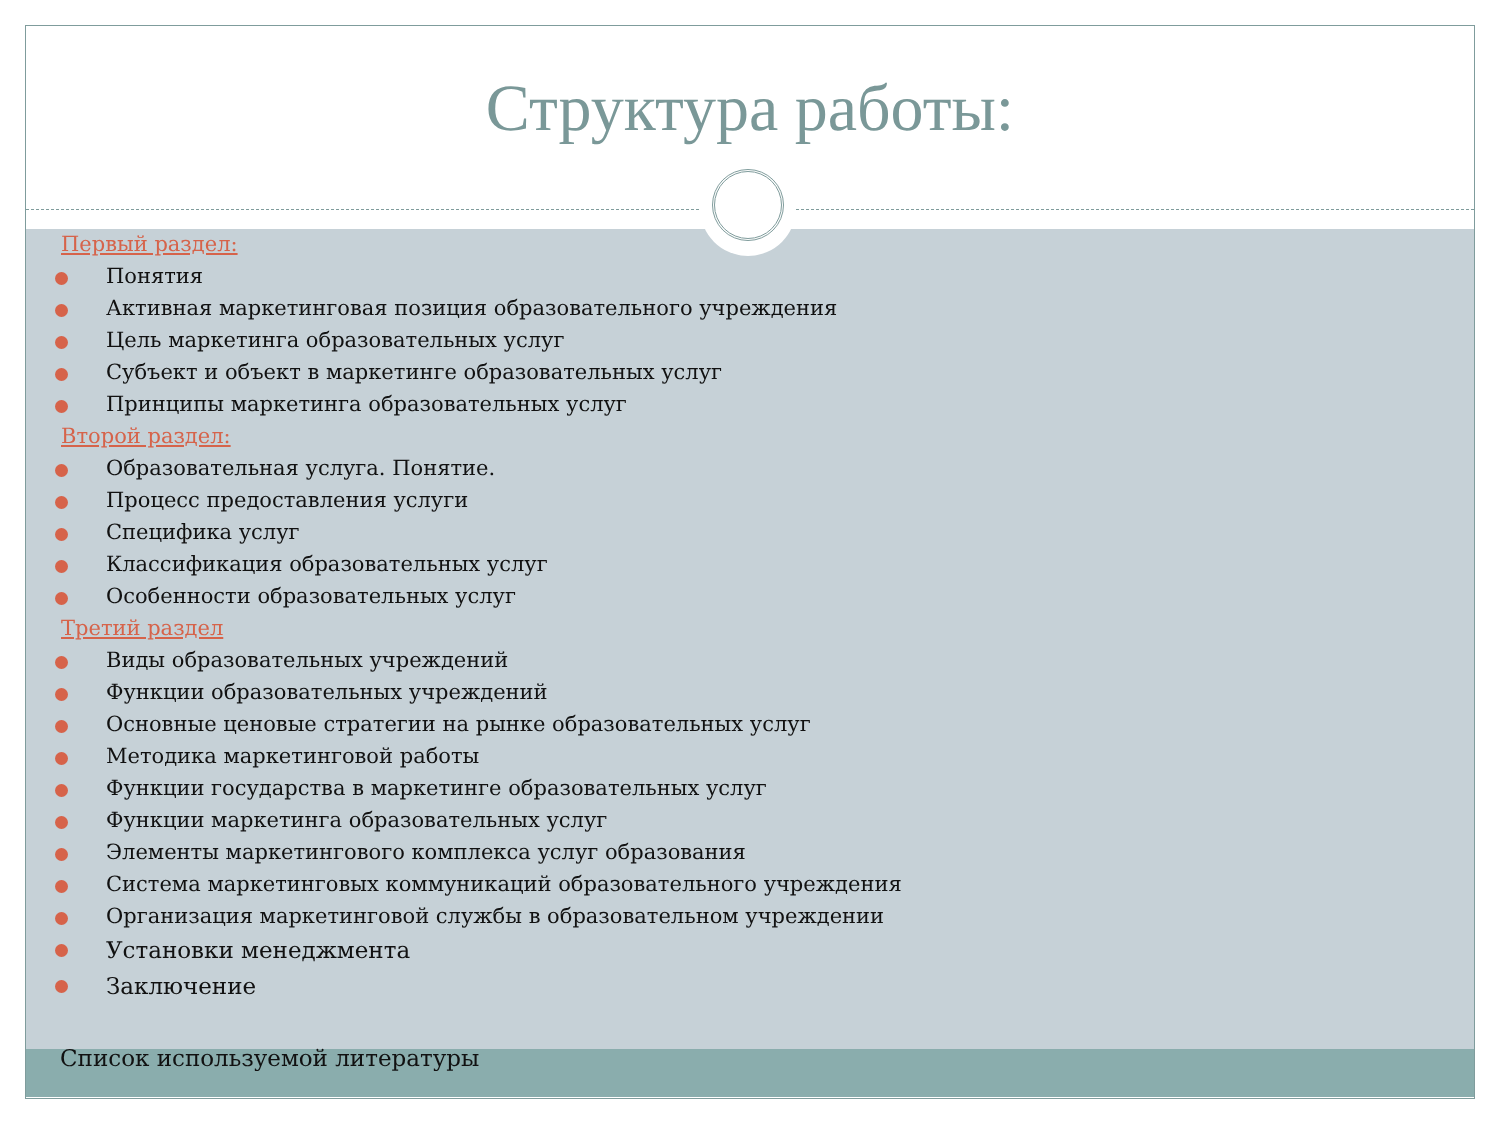Структура работы:
Первый раздел:
Понятия
Активная маркетинговая позиция образовательного учреждения
Цель маркетинга образовательных услуг
Субъект и объект в маркетинге образовательных услуг
Принципы маркетинга образовательных услуг
Второй раздел:
Образовательная услуга. Понятие.
Процесс предоставления услуги
Специфика услуг
Классификация образовательных услуг
Особенности образовательных услуг
Третий раздел
Виды образовательных учреждений
Функции образовательных учреждений
Основные ценовые стратегии на рынке образовательных услуг
Методика маркетинговой работы
Функции государства в маркетинге образовательных услуг
Функции маркетинга образовательных услуг
Элементы маркетингового комплекса услуг образования
Система маркетинговых коммуникаций образовательного учреждения
Организация маркетинговой службы в образовательном учреждении
Установки менеджмента
Заключение
Список используемой литературы